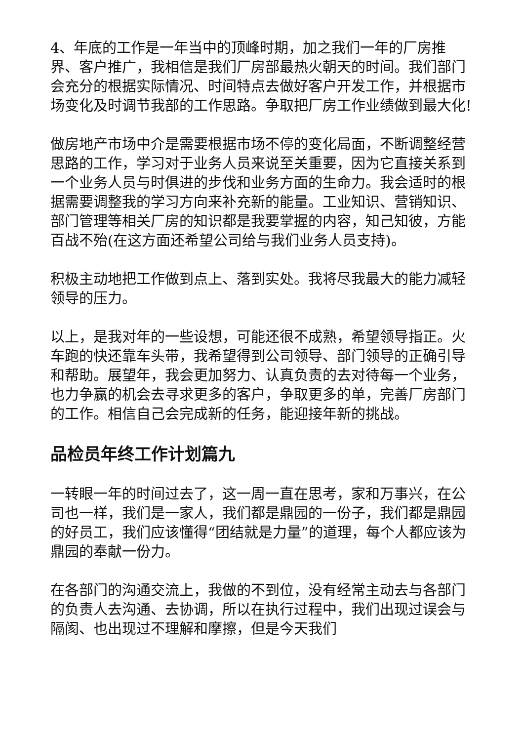4、年底的工作是一年当中的顶峰时期，加之我们一年的厂房推界、客户推广，我相信是我们厂房部最热火朝天的时间。我们部门会充分的根据实际情况、时间特点去做好客户开发工作，并根据市场变化及时调节我部的工作思路。争取把厂房工作业绩做到最大化!
做房地产市场中介是需要根据市场不停的变化局面，不断调整经营思路的工作，学习对于业务人员来说至关重要，因为它直接关系到一个业务人员与时俱进的步伐和业务方面的生命力。我会适时的根据需要调整我的学习方向来补充新的能量。工业知识、营销知识、部门管理等相关厂房的知识都是我要掌握的内容，知己知彼，方能百战不殆(在这方面还希望公司给与我们业务人员支持)。
积极主动地把工作做到点上、落到实处。我将尽我最大的能力减轻领导的压力。
以上，是我对年的一些设想，可能还很不成熟，希望领导指正。火车跑的快还靠车头带，我希望得到公司领导、部门领导的正确引导和帮助。展望年，我会更加努力、认真负责的去对待每一个业务，也力争赢的机会去寻求更多的客户，争取更多的单，完善厂房部门的工作。相信自己会完成新的任务，能迎接年新的挑战。
品检员年终工作计划篇九
一转眼一年的时间过去了，这一周一直在思考，家和万事兴，在公司也一样，我们是一家人，我们都是鼎园的一份子，我们都是鼎园的好员工，我们应该懂得“团结就是力量”的道理，每个人都应该为鼎园的奉献一份力。
在各部门的沟通交流上，我做的不到位，没有经常主动去与各部门的负责人去沟通、去协调，所以在执行过程中，我们出现过误会与隔阂、也出现过不理解和摩擦，但是今天我们